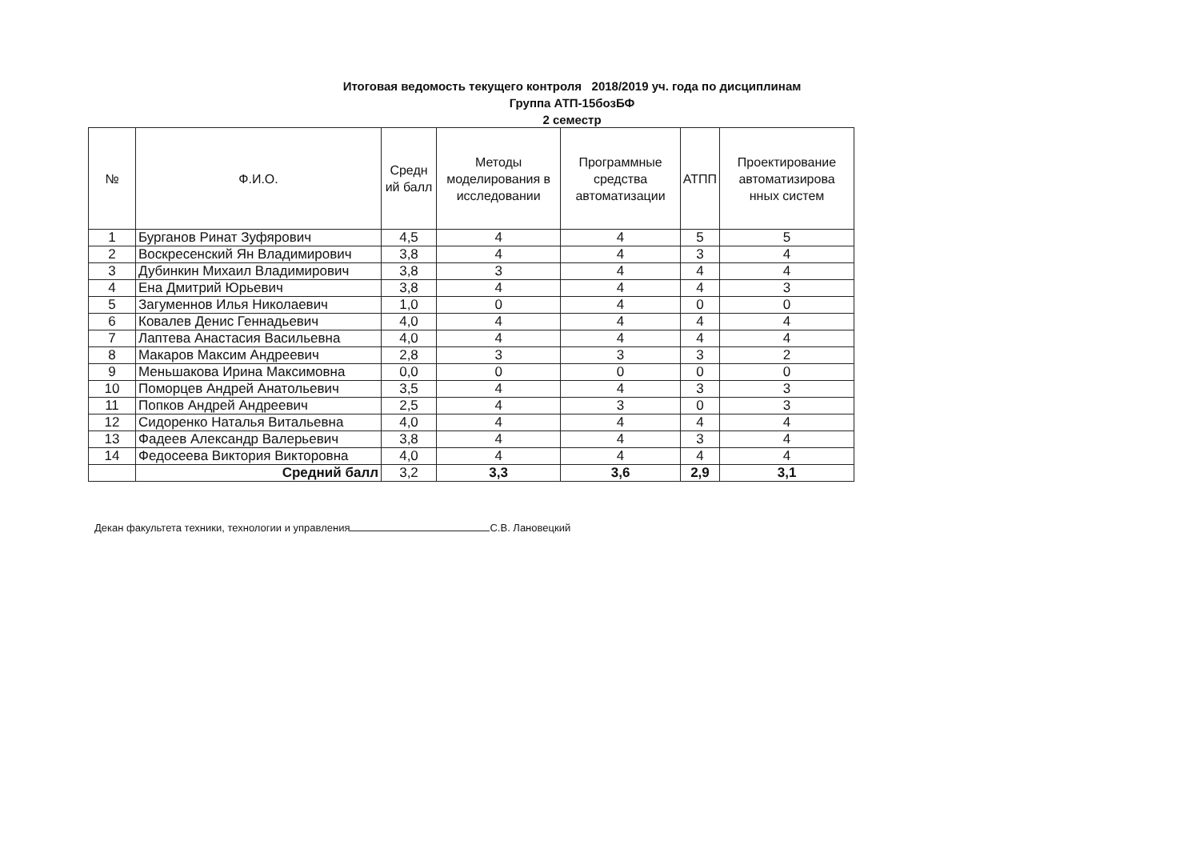Итоговая ведомость текущего контроля 2018/2019 уч. года по дисциплинам
Группа АТП-15бозБФ
2 семестр
| № | Ф.И.О. | Средн ий балл | Методы моделирования в исследовании | Программные средства автоматизации | АТПП | Проектирование автоматизирова нных систем |
| --- | --- | --- | --- | --- | --- | --- |
| 1 | Бурганов Ринат Зуфярович | 4,5 | 4 | 4 | 5 | 5 |
| 2 | Воскресенский Ян Владимирович | 3,8 | 4 | 4 | 3 | 4 |
| 3 | Дубинкин Михаил Владимирович | 3,8 | 3 | 4 | 4 | 4 |
| 4 | Ена Дмитрий Юрьевич | 3,8 | 4 | 4 | 4 | 3 |
| 5 | Загуменнов Илья Николаевич | 1,0 | 0 | 4 | 0 | 0 |
| 6 | Ковалев Денис Геннадьевич | 4,0 | 4 | 4 | 4 | 4 |
| 7 | Лаптева Анастасия Васильевна | 4,0 | 4 | 4 | 4 | 4 |
| 8 | Макаров Максим Андреевич | 2,8 | 3 | 3 | 3 | 2 |
| 9 | Меньшакова Ирина Максимовна | 0,0 | 0 | 0 | 0 | 0 |
| 10 | Поморцев Андрей Анатольевич | 3,5 | 4 | 4 | 3 | 3 |
| 11 | Попков Андрей Андреевич | 2,5 | 4 | 3 | 0 | 3 |
| 12 | Сидоренко Наталья Витальевна | 4,0 | 4 | 4 | 4 | 4 |
| 13 | Фадеев Александр Валерьевич | 3,8 | 4 | 4 | 3 | 4 |
| 14 | Федосеева Виктория Викторовна | 4,0 | 4 | 4 | 4 | 4 |
| | Средний балл | 3,2 | 3,3 | 3,6 | 2,9 | 3,1 |
Декан факультета техники, технологии и управления С.В. Лановецкий